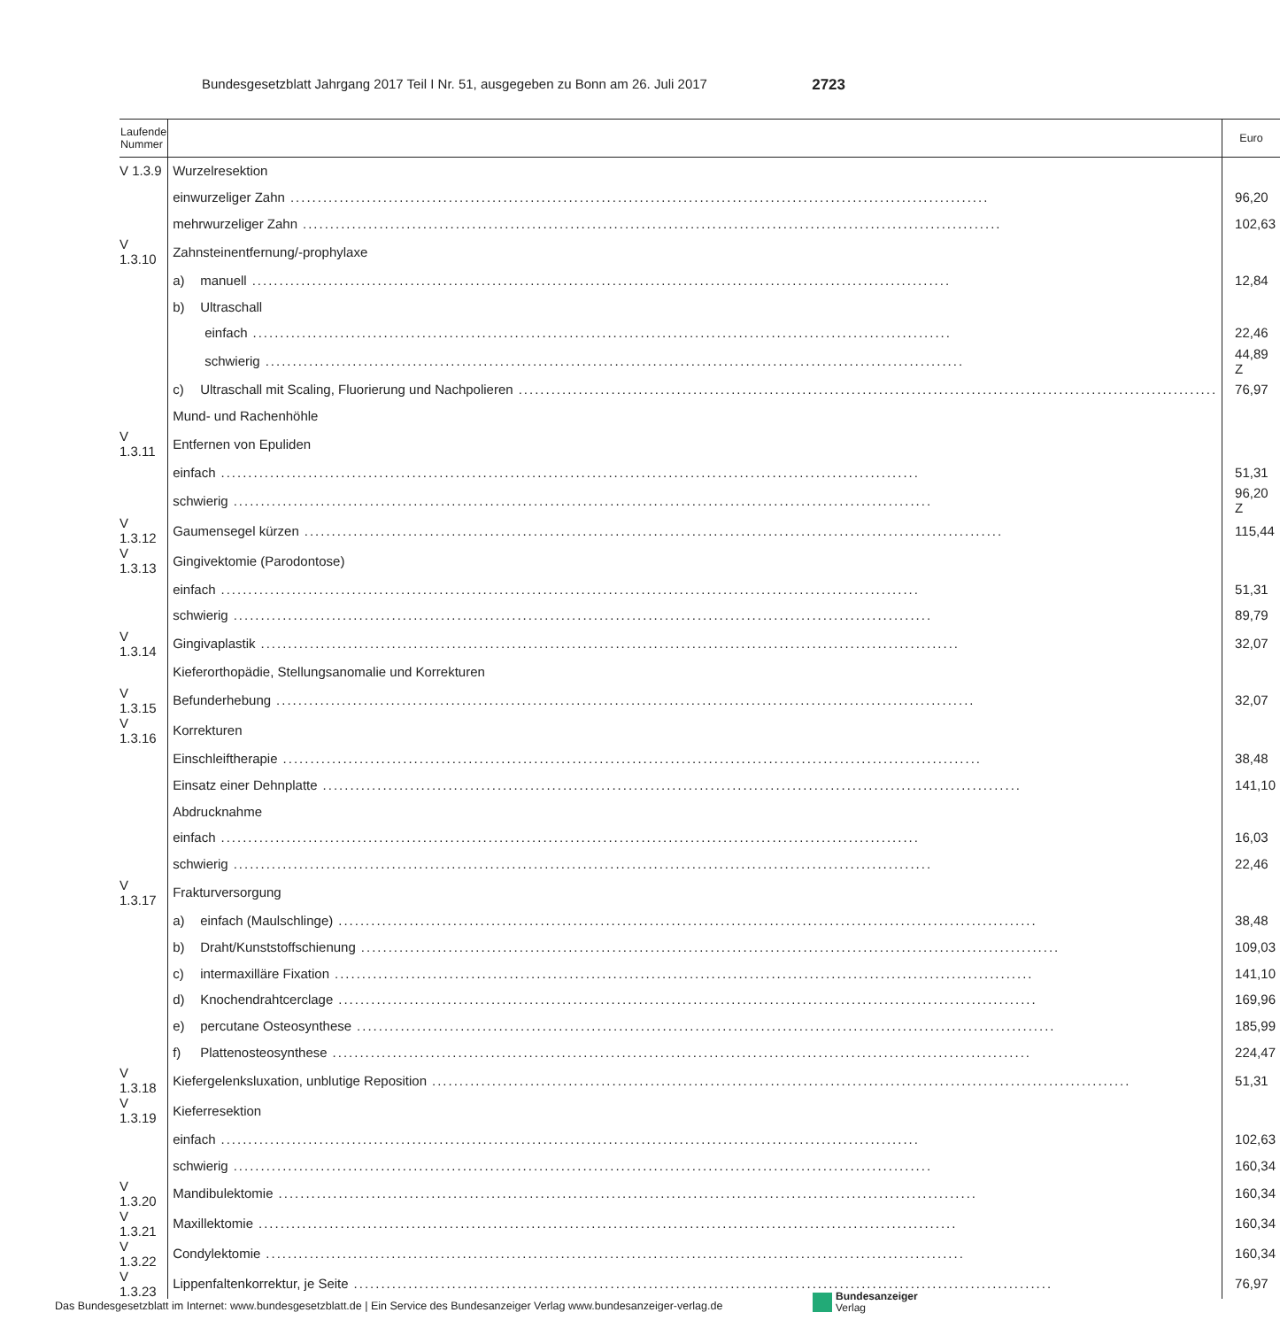Bundesgesetzblatt Jahrgang 2017 Teil I Nr. 51, ausgegeben zu Bonn am 26. Juli 2017 2723
| Laufende Nummer | | Euro |
| --- | --- | --- |
| V 1.3.9 | Wurzelresektion | |
| | einwurzeliger Zahn | 96,20 |
| | mehrwurzeliger Zahn | 102,63 |
| V 1.3.10 | Zahnsteinentfernung/-prophylaxe | |
| | a) manuell | 12,84 |
| | b) Ultraschall | |
| | einfach | 22,46 |
| | schwierig | 44,89 Z |
| | c) Ultraschall mit Scaling, Fluorierung und Nachpolieren | 76,97 |
| | Mund- und Rachenhöhle | |
| V 1.3.11 | Entfernen von Epuliden | |
| | einfach | 51,31 |
| | schwierig | 96,20 Z |
| V 1.3.12 | Gaumensegel kürzen | 115,44 |
| V 1.3.13 | Gingivektomie (Parodontose) | |
| | einfach | 51,31 |
| | schwierig | 89,79 |
| V 1.3.14 | Gingivaplastik | 32,07 |
| | Kieferorthopädie, Stellungsanomalie und Korrekturen | |
| V 1.3.15 | Befunderhebung | 32,07 |
| V 1.3.16 | Korrekturen | |
| | Einschleiftherapie | 38,48 |
| | Einsatz einer Dehnplatte | 141,10 |
| | Abdrucknahme | |
| | einfach | 16,03 |
| | schwierig | 22,46 |
| V 1.3.17 | Frakturversorgung | |
| | a) einfach (Maulschlinge) | 38,48 |
| | b) Draht/Kunststoffschienung | 109,03 |
| | c) intermaxilläre Fixation | 141,10 |
| | d) Knochendrahtcerclage | 169,96 |
| | e) percutane Osteosynthese | 185,99 |
| | f) Plattenosteosynthese | 224,47 |
| V 1.3.18 | Kiefergelenksluxation, unblutige Reposition | 51,31 |
| V 1.3.19 | Kieferresektion | |
| | einfach | 102,63 |
| | schwierig | 160,34 |
| V 1.3.20 | Mandibulektomie | 160,34 |
| V 1.3.21 | Maxillektomie | 160,34 |
| V 1.3.22 | Condylektomie | 160,34 |
| V 1.3.23 | Lippenfaltenkorrektur, je Seite | 76,97 |
Das Bundesgesetzblatt im Internet: www.bundesgesetzblatt.de | Ein Service des Bundesanzeiger Verlag www.bundesanzeiger-verlag.de
Bundesanzeiger
Verlag